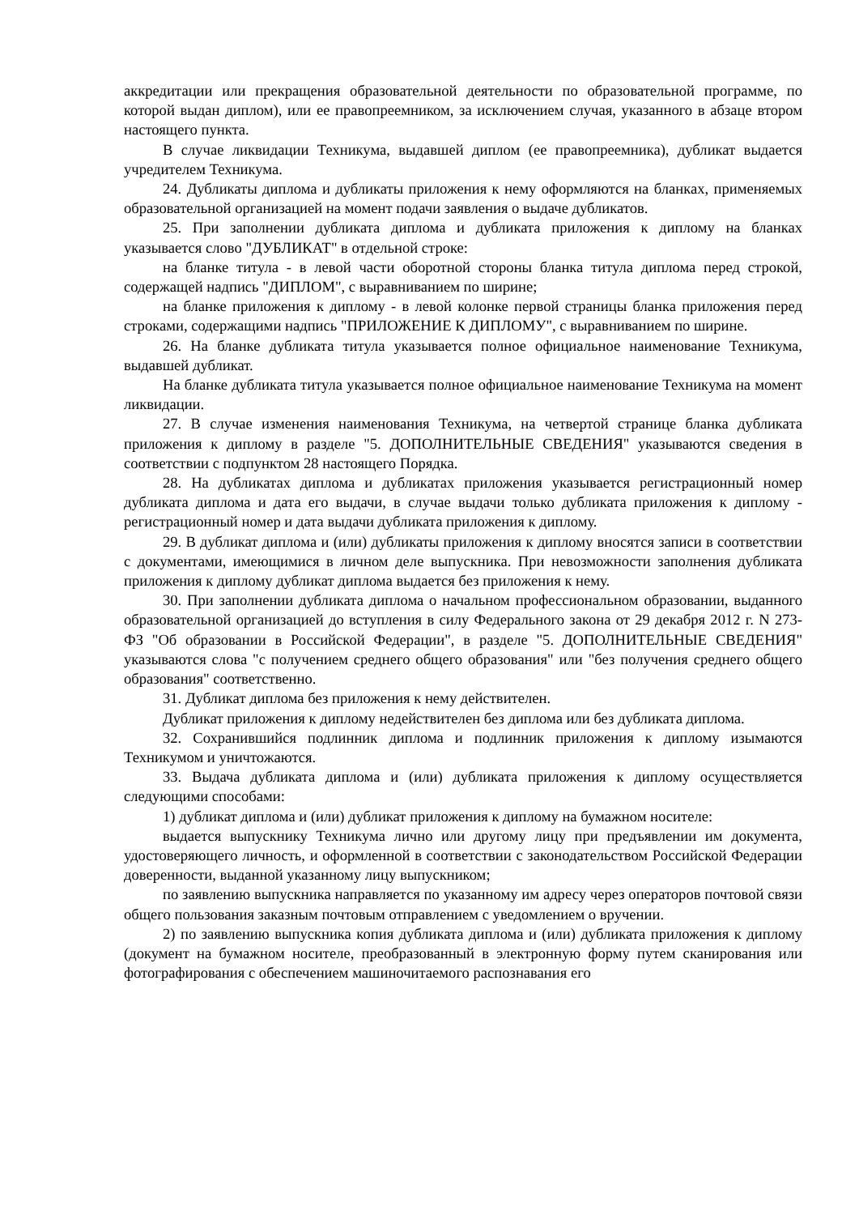аккредитации или прекращения образовательной деятельности по образовательной программе, по которой выдан диплом), или ее правопреемником, за исключением случая, указанного в абзаце втором настоящего пункта.
В случае ликвидации Техникума, выдавшей диплом (ее правопреемника), дубликат выдается учредителем Техникума.
24. Дубликаты диплома и дубликаты приложения к нему оформляются на бланках, применяемых образовательной организацией на момент подачи заявления о выдаче дубликатов.
25. При заполнении дубликата диплома и дубликата приложения к диплому на бланках указывается слово "ДУБЛИКАТ" в отдельной строке:
на бланке титула - в левой части оборотной стороны бланка титула диплома перед строкой, содержащей надпись "ДИПЛОМ", с выравниванием по ширине;
на бланке приложения к диплому - в левой колонке первой страницы бланка приложения перед строками, содержащими надпись "ПРИЛОЖЕНИЕ К ДИПЛОМУ", с выравниванием по ширине.
26. На бланке дубликата титула указывается полное официальное наименование Техникума, выдавшей дубликат.
На бланке дубликата титула указывается полное официальное наименование Техникума на момент ликвидации.
27. В случае изменения наименования Техникума, на четвертой странице бланка дубликата приложения к диплому в разделе "5. ДОПОЛНИТЕЛЬНЫЕ СВЕДЕНИЯ" указываются сведения в соответствии с подпунктом 28 настоящего Порядка.
28. На дубликатах диплома и дубликатах приложения указывается регистрационный номер дубликата диплома и дата его выдачи, в случае выдачи только дубликата приложения к диплому - регистрационный номер и дата выдачи дубликата приложения к диплому.
29. В дубликат диплома и (или) дубликаты приложения к диплому вносятся записи в соответствии с документами, имеющимися в личном деле выпускника. При невозможности заполнения дубликата приложения к диплому дубликат диплома выдается без приложения к нему.
30. При заполнении дубликата диплома о начальном профессиональном образовании, выданного образовательной организацией до вступления в силу Федерального закона от 29 декабря 2012 г. N 273-ФЗ "Об образовании в Российской Федерации", в разделе "5. ДОПОЛНИТЕЛЬНЫЕ СВЕДЕНИЯ" указываются слова "с получением среднего общего образования" или "без получения среднего общего образования" соответственно.
31. Дубликат диплома без приложения к нему действителен.
Дубликат приложения к диплому недействителен без диплома или без дубликата диплома.
32. Сохранившийся подлинник диплома и подлинник приложения к диплому изымаются Техникумом и уничтожаются.
33. Выдача дубликата диплома и (или) дубликата приложения к диплому осуществляется следующими способами:
1) дубликат диплома и (или) дубликат приложения к диплому на бумажном носителе:
выдается выпускнику Техникума лично или другому лицу при предъявлении им документа, удостоверяющего личность, и оформленной в соответствии с законодательством Российской Федерации доверенности, выданной указанному лицу выпускником;
по заявлению выпускника направляется по указанному им адресу через операторов почтовой связи общего пользования заказным почтовым отправлением с уведомлением о вручении.
2) по заявлению выпускника копия дубликата диплома и (или) дубликата приложения к диплому (документ на бумажном носителе, преобразованный в электронную форму путем сканирования или фотографирования с обеспечением машиночитаемого распознавания его